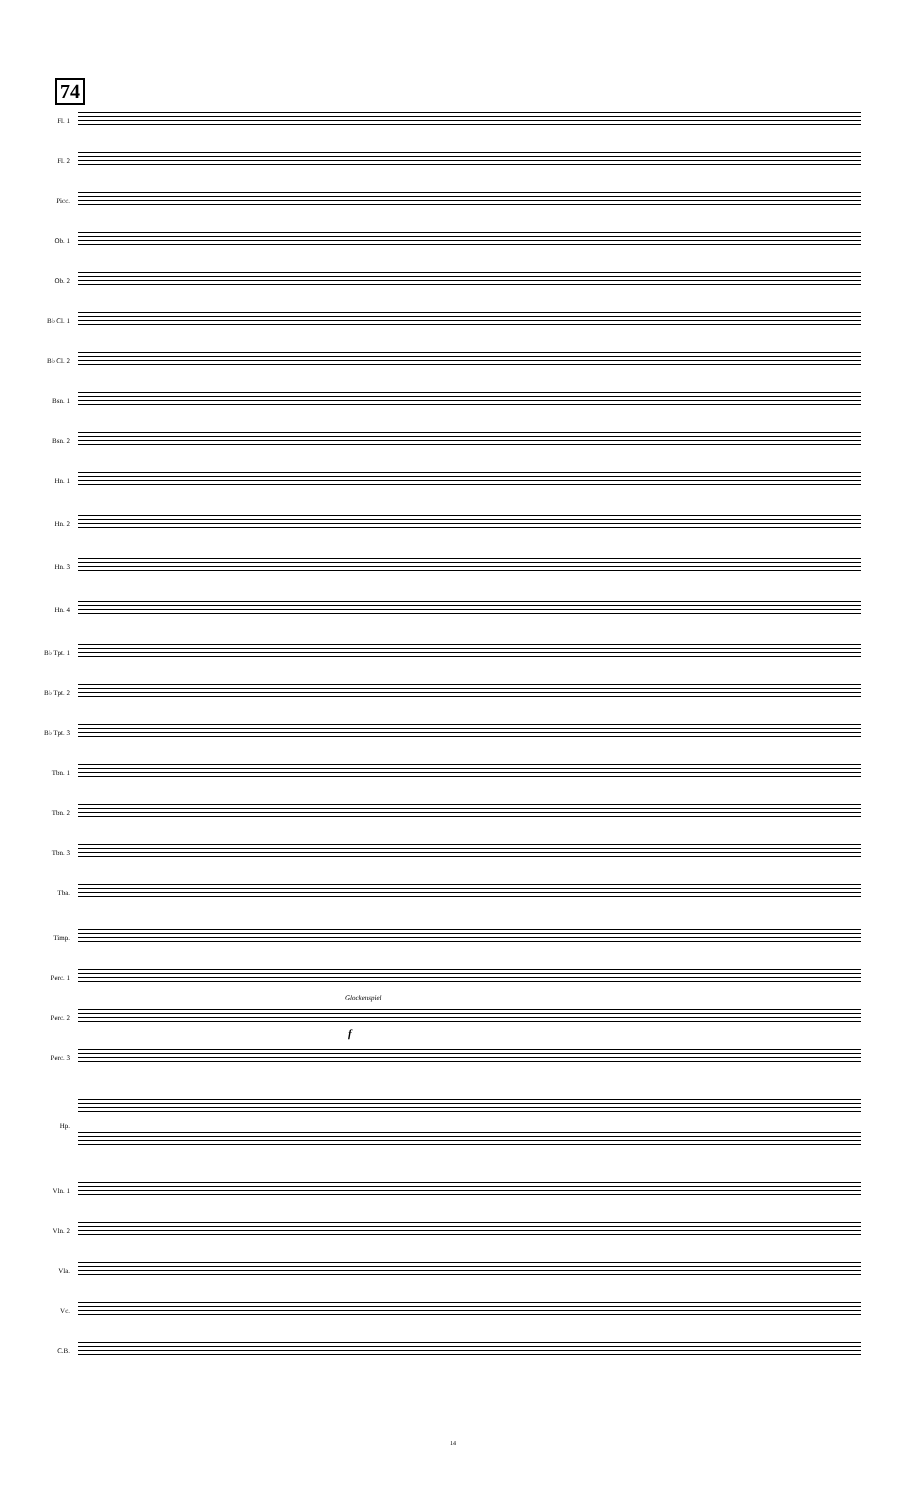74
Fl. 1
Fl. 2
Picc.
Ob. 1
Ob. 2
B♭ Cl. 1
B♭ Cl. 2
Bsn. 1
Bsn. 2
Hn. 1
Hn. 2
Hn. 3
Hn. 4
B♭ Tpt. 1
B♭ Tpt. 2
B♭ Tpt. 3
Tbn. 1
Tbn. 2
Tbn. 3
Tba.
Timp.
Perc. 1
Glockenspiel
Perc. 2
f
Perc. 3
Hp.
Vln. 1
Vln. 2
Vla.
Vc.
C.B.
14